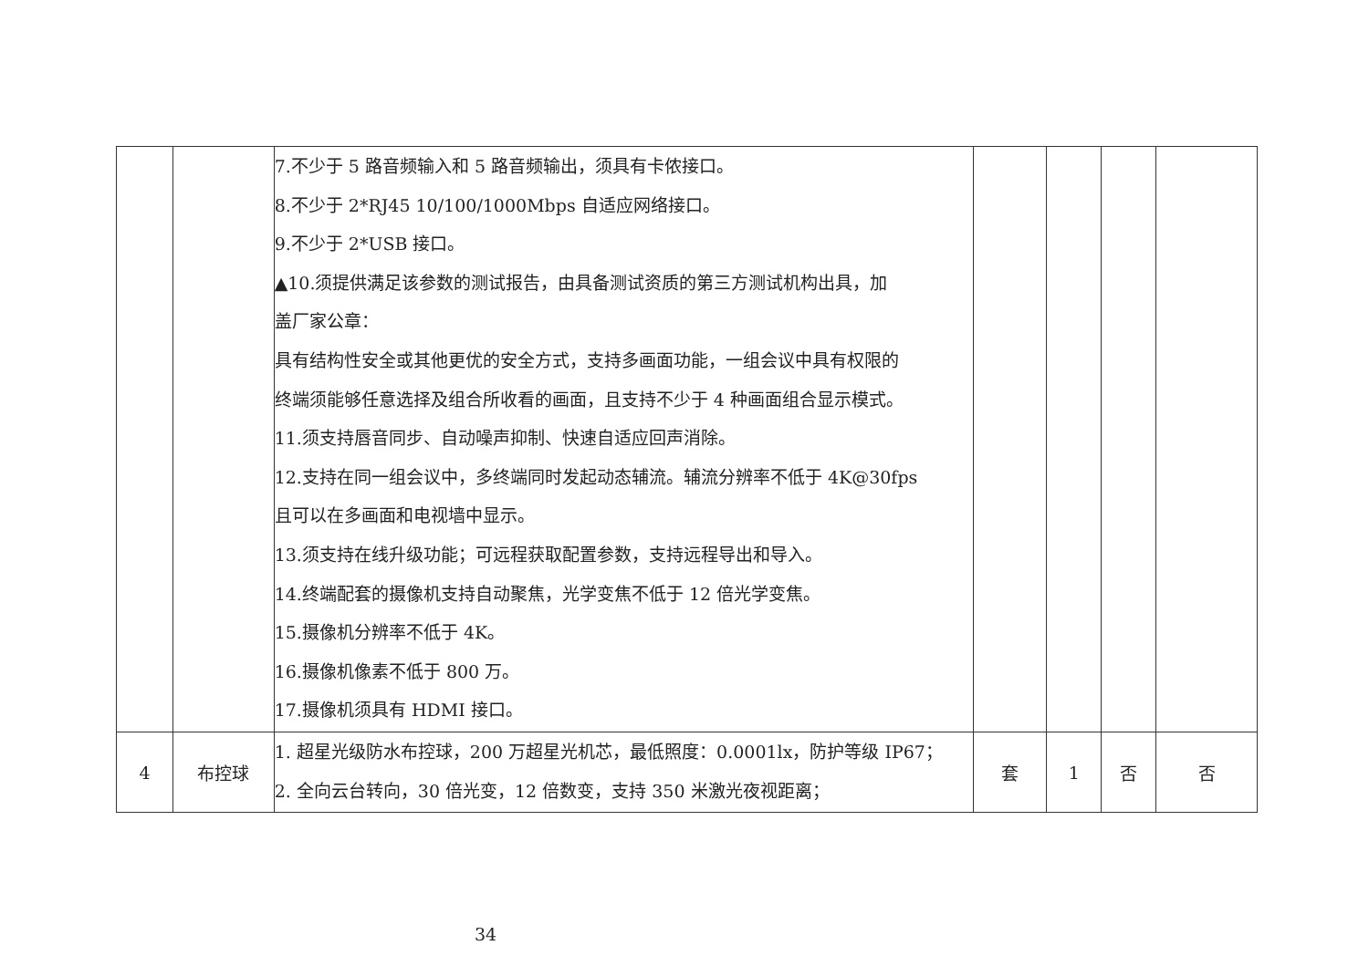| | | 7.不少于 5 路音频输入和 5 路音频输出，须具有卡侬接口。 8.不少于 2*RJ45 10/100/1000Mbps 自适应网络接口。 9.不少于 2*USB 接口。 ▲10.须提供满足该参数的测试报告，由具备测试资质的第三方测试机构出具，加 盖厂家公章： 具有结构性安全或其他更优的安全方式，支持多画面功能，一组会议中具有权限的 终端须能够任意选择及组合所收看的画面，且支持不少于 4 种画面组合显示模式。 11.须支持唇音同步、自动噪声抑制、快速自适应回声消除。 12.支持在同一组会议中，多终端同时发起动态辅流。辅流分辨率不低于 4K@30fps 且可以在多画面和电视墙中显示。 13.须支持在线升级功能；可远程获取配置参数，支持远程导出和导入。 14.终端配套的摄像机支持自动聚焦，光学变焦不低于 12 倍光学变焦。 15.摄像机分辨率不低于 4K。 16.摄像机像素不低于 800 万。 17.摄像机须具有 HDMI 接口。 | | | | |
| 4 | 布控球 | 1. 超星光级防水布控球，200 万超星光机芯，最低照度：0.0001lx，防护等级 IP67； 2. 全向云台转向，30 倍光变，12 倍数变，支持 350 米激光夜视距离； | 套 | 1 | 否 | 否 |
34